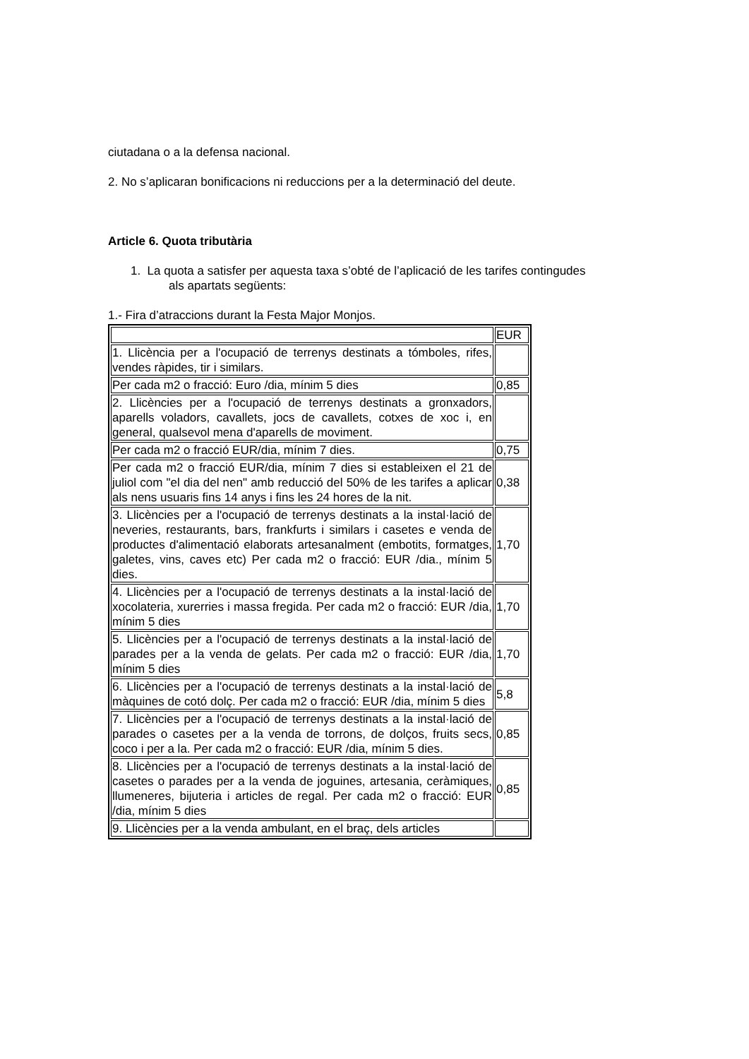ciutadana o a la defensa nacional.
2. No s’aplicaran bonificacions ni reduccions per a la determinació del deute.
Article 6. Quota tributària
1. La quota a satisfer per aquesta taxa s’obté de l’aplicació de les tarifes contingudes
als apartats següents:
1.- Fira d’atraccions durant la Festa Major Monjos.
| | EUR |
| 1. Llicència per a l'ocupació de terrenys destinats a tómboles, rifes, vendes ràpides, tir i similars. | |
| Per cada m2 o fracció: Euro /dia, mínim 5 dies | 0,85 |
| 2. Llicències per a l'ocupació de terrenys destinats a gronxadors, aparells voladors, cavallets, jocs de cavallets, cotxes de xoc i, en general, qualsevol mena d'aparells de moviment. | |
| Per cada m2 o fracció EUR/dia, mínim 7 dies. | 0,75 |
| Per cada m2 o fracció EUR/dia, mínim 7 dies si estableixen el 21 de juliol com "el dia del nen" amb reducció del 50% de les tarifes a aplicar als nens usuaris fins 14 anys i fins les 24 hores de la nit. | 0,38 |
| 3. Llicències per a l'ocupació de terrenys destinats a la instal·lació de neveries, restaurants, bars, frankfurts i similars i casetes e venda de productes d'alimentació elaborats artesanalment (embotits, formatges, galetes, vins, caves etc) Per cada m2 o fracció: EUR /dia., mínim 5 dies. | 1,70 |
| 4. Llicències per a l'ocupació de terrenys destinats a la instal·lació de xocolateria, xurerries i massa fregida. Per cada m2 o fracció: EUR /dia, mínim 5 dies | 1,70 |
| 5. Llicències per a l'ocupació de terrenys destinats a la instal·lació de parades per a la venda de gelats. Per cada m2 o fracció: EUR /dia, mínim 5 dies | 1,70 |
| 6. Llicències per a l'ocupació de terrenys destinats a la instal·lació de màquines de cotó dolç. Per cada m2 o fracció: EUR /dia, mínim 5 dies | 5,8 |
| 7. Llicències per a l'ocupació de terrenys destinats a la instal·lació de parades o casetes per a la venda de torrons, de dolços, fruits secs, coco i per a la. Per cada m2 o fracció: EUR /dia, mínim 5 dies. | 0,85 |
| 8. Llicències per a l'ocupació de terrenys destinats a la instal·lació de casetes o parades per a la venda de joguines, artesania, ceràmiques, llumeneres, bijuteria i articles de regal. Per cada m2 o fracció: EUR /dia, mínim 5 dies | 0,85 |
| 9. Llicències per a la venda ambulant, en el braç, dels articles | |